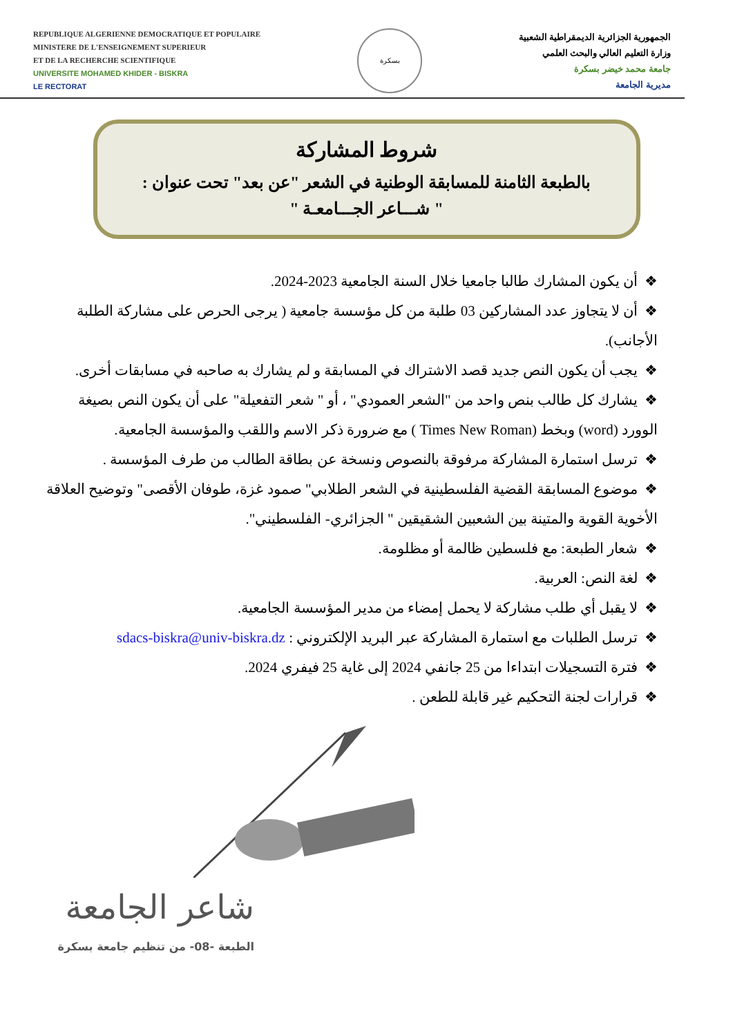REPUBLIQUE ALGERIENNE DEMOCRATIQUE ET POPULAIRE
MINISTERE DE L'ENSEIGNEMENT SUPERIEUR
ET DE LA RECHERCHE SCIENTIFIQUE
UNIVERSITE MOHAMED KHIDER - BISKRA
LE RECTORAT
بسكرة
الجمهورية الجزائرية الديمقراطية الشعبية
وزارة التعليم العالي والبحث العلمي
جامعة محمد خيضر بسكرة
مديرية الجامعة
شروط المشاركة
بالطبعة الثامنة للمسابقة الوطنية في الشعر "عن بعد" تحت عنوان :
" شـــاعر الجـــامعـة "
❖أن يكون المشارك طالبا جامعيا خلال السنة الجامعية 2023-2024.
❖أن لا يتجاوز عدد المشاركين 03 طلبة من كل مؤسسة جامعية ( يرجى الحرص على مشاركة الطلبة الأجانب).
❖يجب أن يكون النص جديد قصد الاشتراك في المسابقة و لم يشارك به صاحبه في مسابقات أخرى.
❖يشارك كل طالب بنص واحد من "الشعر العمودي" ، أو " شعر التفعيلة" على أن يكون النص بصيغة الوورد (word) وبخط (Times New Roman ) مع ضرورة ذكر الاسم واللقب والمؤسسة الجامعية.
❖ترسل استمارة المشاركة مرفوقة بالنصوص ونسخة عن بطاقة الطالب من طرف المؤسسة .
❖موضوع المسابقة القضية الفلسطينية في الشعر الطلابي" صمود غزة، طوفان الأقصى" وتوضيح العلاقة الأخوية القوية والمتينة بين الشعبين الشقيقين " الجزائري- الفلسطيني".
❖شعار الطبعة: مع فلسطين ظالمة أو مظلومة.
❖لغة النص: العربية.
❖لا يقبل أي طلب مشاركة لا يحمل إمضاء من مدير المؤسسة الجامعية.
❖ترسل الطلبات مع استمارة المشاركة عبر البريد الإلكتروني : sdacs-biskra@univ-biskra.dz
❖فترة التسجيلات ابتداءا من 25 جانفي 2024 إلى غاية 25 فيفري 2024.
❖قرارات لجنة التحكيم غير قابلة للطعن .
شاعر الجامعة
الطبعة -08- من تنظيم جامعة بسكرة